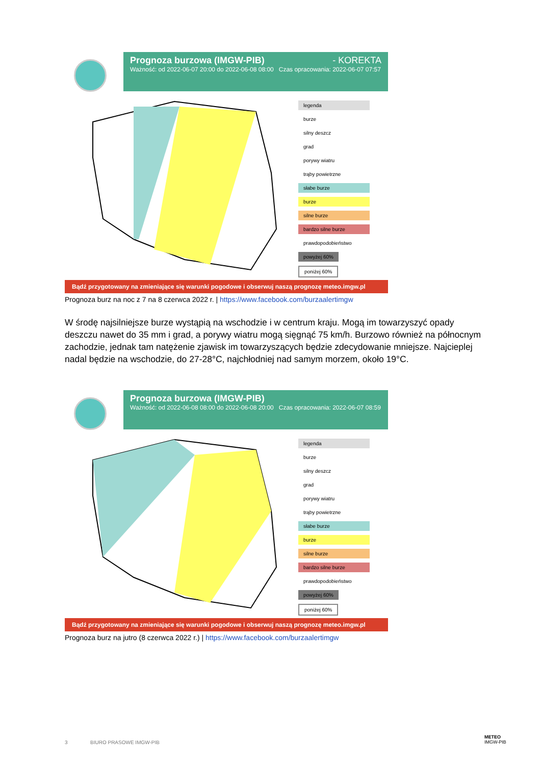Prognoza burzowa (IMGW-PIB) - KOREKTA
Ważność: od 2022-06-07 20:00 do 2022-06-08 08:00 Czas opracowania: 2022-06-07 07:57
legenda
burze
silny deszcz
grad
porywy wiatru
trąby powietrzne
słabe burze
burze
silne burze
bardzo silne burze
prawdopodobieństwo
powyżej 60% poniżej 60%
Bądź przygotowany na zmieniające się warunki pogodowe i obserwuj naszą prognozę meteo.imgw.pl
Prognoza burz na noc z 7 na 8 czerwca 2022 r. | https://www.facebook.com/burzaalertimgw
W środę najsilniejsze burze wystąpią na wschodzie i w centrum kraju. Mogą im towarzyszyć opady deszczu nawet do 35 mm i grad, a porywy wiatru mogą sięgnąć 75 km/h. Burzowo również na północnym zachodzie, jednak tam natężenie zjawisk im towarzyszących będzie zdecydowanie mniejsze. Najcieplej nadal będzie na wschodzie, do 27-28°C, najchłodniej nad samym morzem, około 19°C.
Prognoza burzowa (IMGW-PIB)
Ważność: od 2022-06-08 08:00 do 2022-06-08 20:00 Czas opracowania: 2022-06-07 08:59
legenda
burze
silny deszcz
grad
porywy wiatru
trąby powietrzne
słabe burze
burze
silne burze
bardzo silne burze
prawdopodobieństwo
powyżej 60% poniżej 60%
Bądź przygotowany na zmieniające się warunki pogodowe i obserwuj naszą prognozę meteo.imgw.pl
Prognoza burz na jutro (8 czerwca 2022 r.) | https://www.facebook.com/burzaalertimgw
3 BIURO PRASOWE IMGW-PIB
METEO
IMGW-PIB